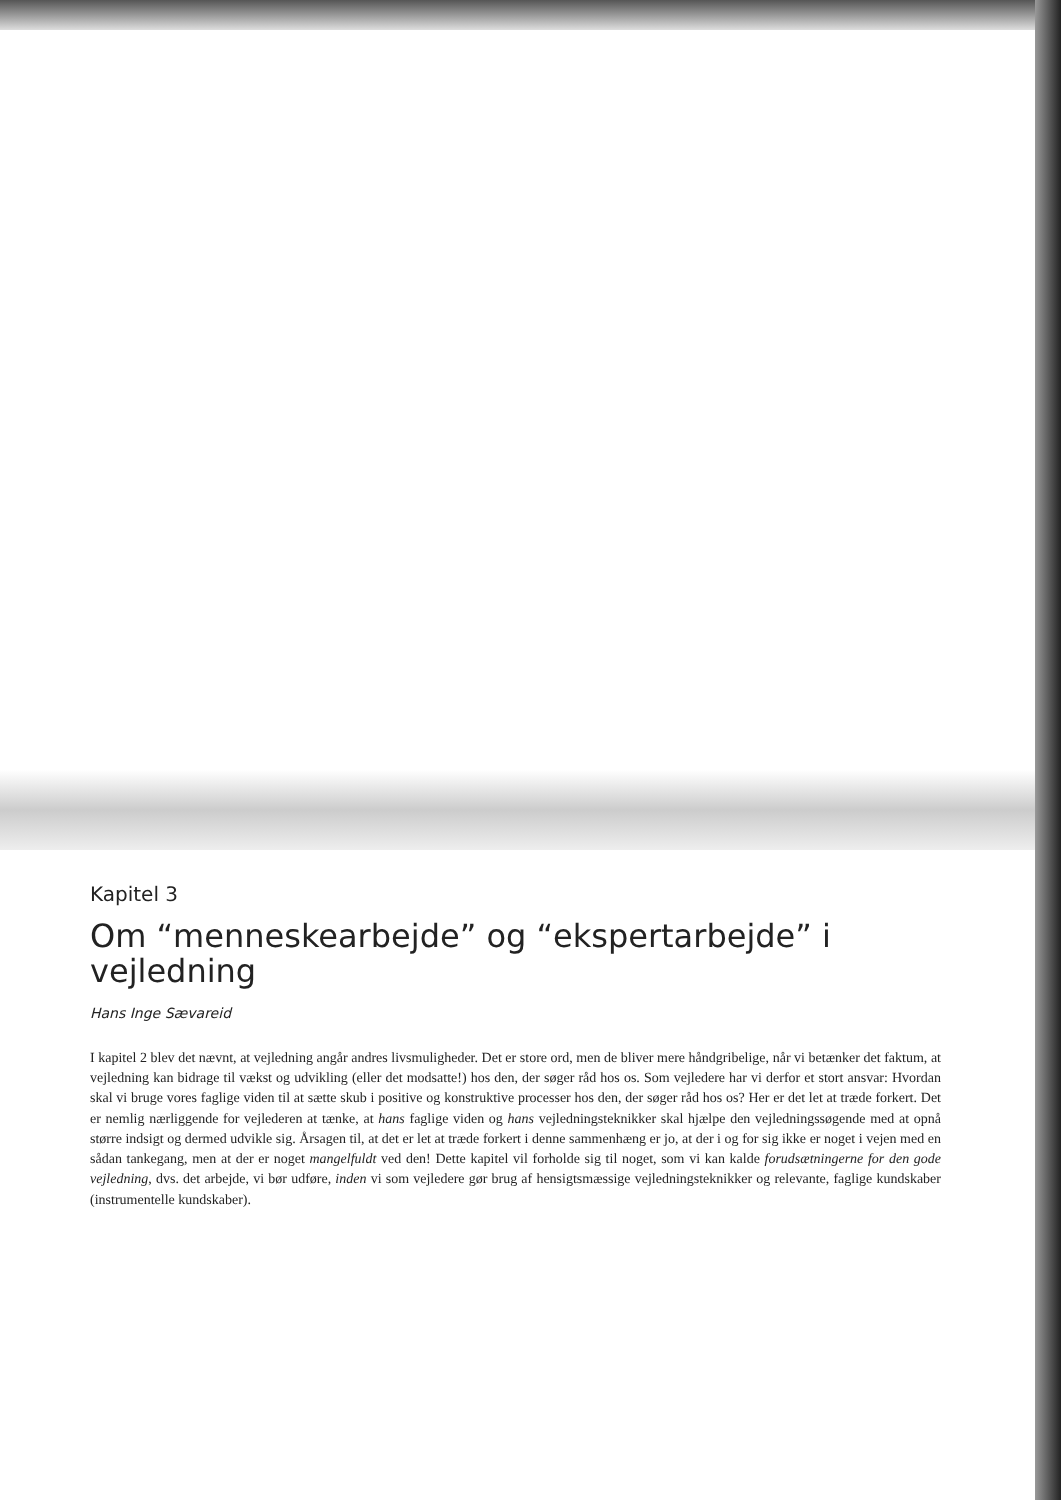Kapitel 3
Om “menneskearbejde” og “ekspertarbejde” i vejledning
Hans Inge Sævareid
I kapitel 2 blev det nævnt, at vejledning angår andres livsmuligheder. Det er store ord, men de bliver mere håndgribelige, når vi betænker det faktum, at vejledning kan bidrage til vækst og udvikling (eller det modsatte!) hos den, der søger råd hos os. Som vejledere har vi derfor et stort ansvar: Hvordan skal vi bruge vores faglige viden til at sætte skub i positive og konstruktive processer hos den, der søger råd hos os? Her er det let at træde forkert. Det er nemlig nærliggende for vejlederen at tænke, at hans faglige viden og hans vejledningsteknikker skal hjælpe den vejledningssøgende med at opnå større indsigt og dermed udvikle sig. Årsagen til, at det er let at træde forkert i denne sammenhæng er jo, at der i og for sig ikke er noget i vejen med en sådan tankegang, men at der er noget mangelfuldt ved den! Dette kapitel vil forholde sig til noget, som vi kan kalde forudsætningerne for den gode vejledning, dvs. det arbejde, vi bør udføre, inden vi som vejledere gør brug af hensigtsmæssige vejledningsteknikker og relevante, faglige kundskaber (instrumentelle kundskaber).